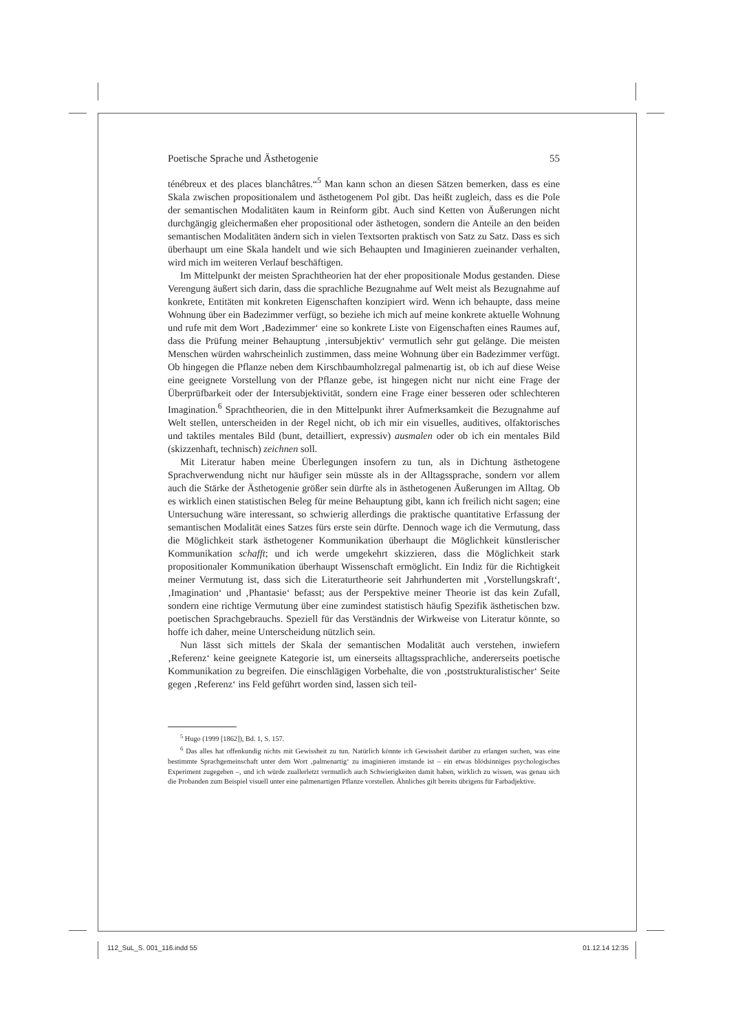Poetische Sprache und Ästhetogenie 55
ténébreux et des places blanchâtres.“<sup>5</sup> Man kann schon an diesen Sätzen bemerken, dass es eine Skala zwischen propositionalem und ästhetogenem Pol gibt. Das heißt zugleich, dass es die Pole der semantischen Modalitäten kaum in Reinform gibt. Auch sind Ketten von Äußerungen nicht durchgängig gleichermaßen eher propositional oder ästhetogen, sondern die Anteile an den beiden semantischen Modalitäten ändern sich in vielen Textsorten praktisch von Satz zu Satz. Dass es sich überhaupt um eine Skala handelt und wie sich Behaupten und Imaginieren zueinander verhalten, wird mich im weiteren Verlauf beschäftigen.
Im Mittelpunkt der meisten Sprachtheorien hat der eher propositionale Modus gestanden. Diese Verengung äußert sich darin, dass die sprachliche Bezugnahme auf Welt meist als Bezugnahme auf konkrete, Entitäten mit konkreten Eigenschaften konzipiert wird. Wenn ich behaupte, dass meine Wohnung über ein Badezimmer verfügt, so beziehe ich mich auf meine konkrete aktuelle Wohnung und rufe mit dem Wort ‚Badezimmer‘ eine so konkrete Liste von Eigenschaften eines Raumes auf, dass die Prüfung meiner Behauptung ‚intersubjektiv‘ vermutlich sehr gut gelänge. Die meisten Menschen würden wahrscheinlich zustimmen, dass meine Wohnung über ein Badezimmer verfügt. Ob hingegen die Pflanze neben dem Kirschbaumholzregal palmenartig ist, ob ich auf diese Weise eine geeignete Vorstellung von der Pflanze gebe, ist hingegen nicht nur nicht eine Frage der Überprüfbarkeit oder der Intersubjektivität, sondern eine Frage einer besseren oder schlechteren Imagination.<sup>6</sup> Sprachtheorien, die in den Mittelpunkt ihrer Aufmerksamkeit die Bezugnahme auf Welt stellen, unterscheiden in der Regel nicht, ob ich mir ein visuelles, auditives, olfaktorisches und taktiles mentales Bild (bunt, detailliert, expressiv) ausmalen oder ob ich ein mentales Bild (skizzenhaft, technisch) zeichnen soll.
Mit Literatur haben meine Überlegungen insofern zu tun, als in Dichtung ästhetogene Sprachverwendung nicht nur häufiger sein müsste als in der Alltagssprache, sondern vor allem auch die Stärke der Ästhetogenie größer sein dürfte als in ästhetogenen Äußerungen im Alltag. Ob es wirklich einen statistischen Beleg für meine Behauptung gibt, kann ich freilich nicht sagen; eine Untersuchung wäre interessant, so schwierig allerdings die praktische quantitative Erfassung der semantischen Modalität eines Satzes fürs erste sein dürfte. Dennoch wage ich die Vermutung, dass die Möglichkeit stark ästhetogener Kommunikation überhaupt die Möglichkeit künstlerischer Kommunikation schafft; und ich werde umgekehrt skizzieren, dass die Möglichkeit stark propositionaler Kommunikation überhaupt Wissenschaft ermöglicht. Ein Indiz für die Richtigkeit meiner Vermutung ist, dass sich die Literaturtheorie seit Jahrhunderten mit ‚Vorstellungskraft‘, ‚Imagination‘ und ‚Phantasie‘ befasst; aus der Perspektive meiner Theorie ist das kein Zufall, sondern eine richtige Vermutung über eine zumindest statistisch häufig Spezifik ästhetischen bzw. poetischen Sprachgebrauchs. Speziell für das Verständnis der Wirkweise von Literatur könnte, so hoffe ich daher, meine Unterscheidung nützlich sein.
Nun lässt sich mittels der Skala der semantischen Modalität auch verstehen, inwiefern ‚Referenz‘ keine geeignete Kategorie ist, um einerseits alltagssprachliche, andererseits poetische Kommunikation zu begreifen. Die einschlägigen Vorbehalte, die von ‚poststrukturalistischer‘ Seite gegen ‚Referenz‘ ins Feld geführt worden sind, lassen sich teil-
<sup>5</sup> Hugo (1999 [1862]), Bd. 1, S. 157.
<sup>6</sup> Das alles hat offenkundig nichts mit Gewissheit zu tun. Natürlich könnte ich Gewissheit darüber zu erlangen suchen, was eine bestimmte Sprachgemeinschaft unter dem Wort ‚palmenartig‘ zu imaginieren imstande ist – ein etwas blödsinniges psychologisches Experiment zugegeben –, und ich würde zuallerletzt vermutlich auch Schwierigkeiten damit haben, wirklich zu wissen, was genau sich die Probanden zum Beispiel visuell unter eine palmenartigen Pflanze vorstellen. Ähnliches gilt bereits übrigens für Farbadjektive.
112_SuL_S. 001_116.indd 55 01.12.14 12:35